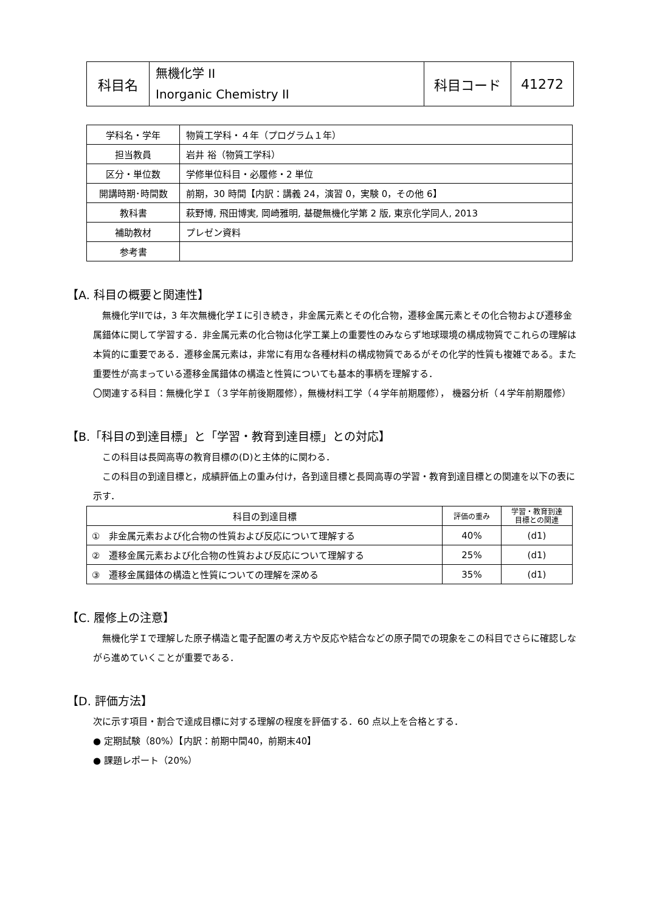| 科目名 | 無機化学 II Inorganic Chemistry II | 科目コード | 41272 |
| 学科名・学年 | 物質工学科・４年（プログラム１年） |
| 担当教員 | 岩井 裕（物質工学科） |
| 区分・単位数 | 学修単位科目・必履修・2 単位 |
| 開講時期･時間数 | 前期，30 時間【内訳：講義 24，演習 0，実験 0，その他 6】 |
| 教科書 | 萩野博, 飛田博実, 岡崎雅明, 基礎無機化学第 2 版, 東京化学同人, 2013 |
| 補助教材 | プレゼン資料 |
| 参考書 | |
【A. 科目の概要と関連性】
　無機化学IIでは，3 年次無機化学Ｉに引き続き，非金属元素とその化合物，遷移金属元素とその化合物および遷移金属錯体に関して学習する．非金属元素の化合物は化学工業上の重要性のみならず地球環境の構成物質でこれらの理解は本質的に重要である．遷移金属元素は，非常に有用な各種材料の構成物質であるがその化学的性質も複雑である。また重要性が高まっている遷移金属錯体の構造と性質についても基本的事柄を理解する．
〇関連する科目：無機化学Ｉ（３学年前後期履修），無機材料工学（４学年前期履修）， 機器分析（４学年前期履修）
【B.「科目の到達目標」と「学習・教育到達目標」との対応】
　この科目は長岡高専の教育目標の(D)と主体的に関わる．
　この科目の到達目標と，成績評価上の重み付け，各到達目標と長岡高専の学習・教育到達目標との関連を以下の表に示す．
| 科目の到達目標 | 評価の重み | 学習・教育到達 目標との関連 |
| ① 非金属元素および化合物の性質および反応について理解する | 40% | (d1) |
| ② 遷移金属元素および化合物の性質および反応について理解する | 25% | (d1) |
| ③ 遷移金属錯体の構造と性質についての理解を深める | 35% | (d1) |
【C. 履修上の注意】
　無機化学Ｉで理解した原子構造と電子配置の考え方や反応や結合などの原子間での現象をこの科目でさらに確認しながら進めていくことが重要である．
【D. 評価方法】
次に示す項目・割合で達成目標に対する理解の程度を評価する．60 点以上を合格とする．
● 定期試験（80%）【内訳：前期中間40，前期末40】
● 課題レポート（20%）